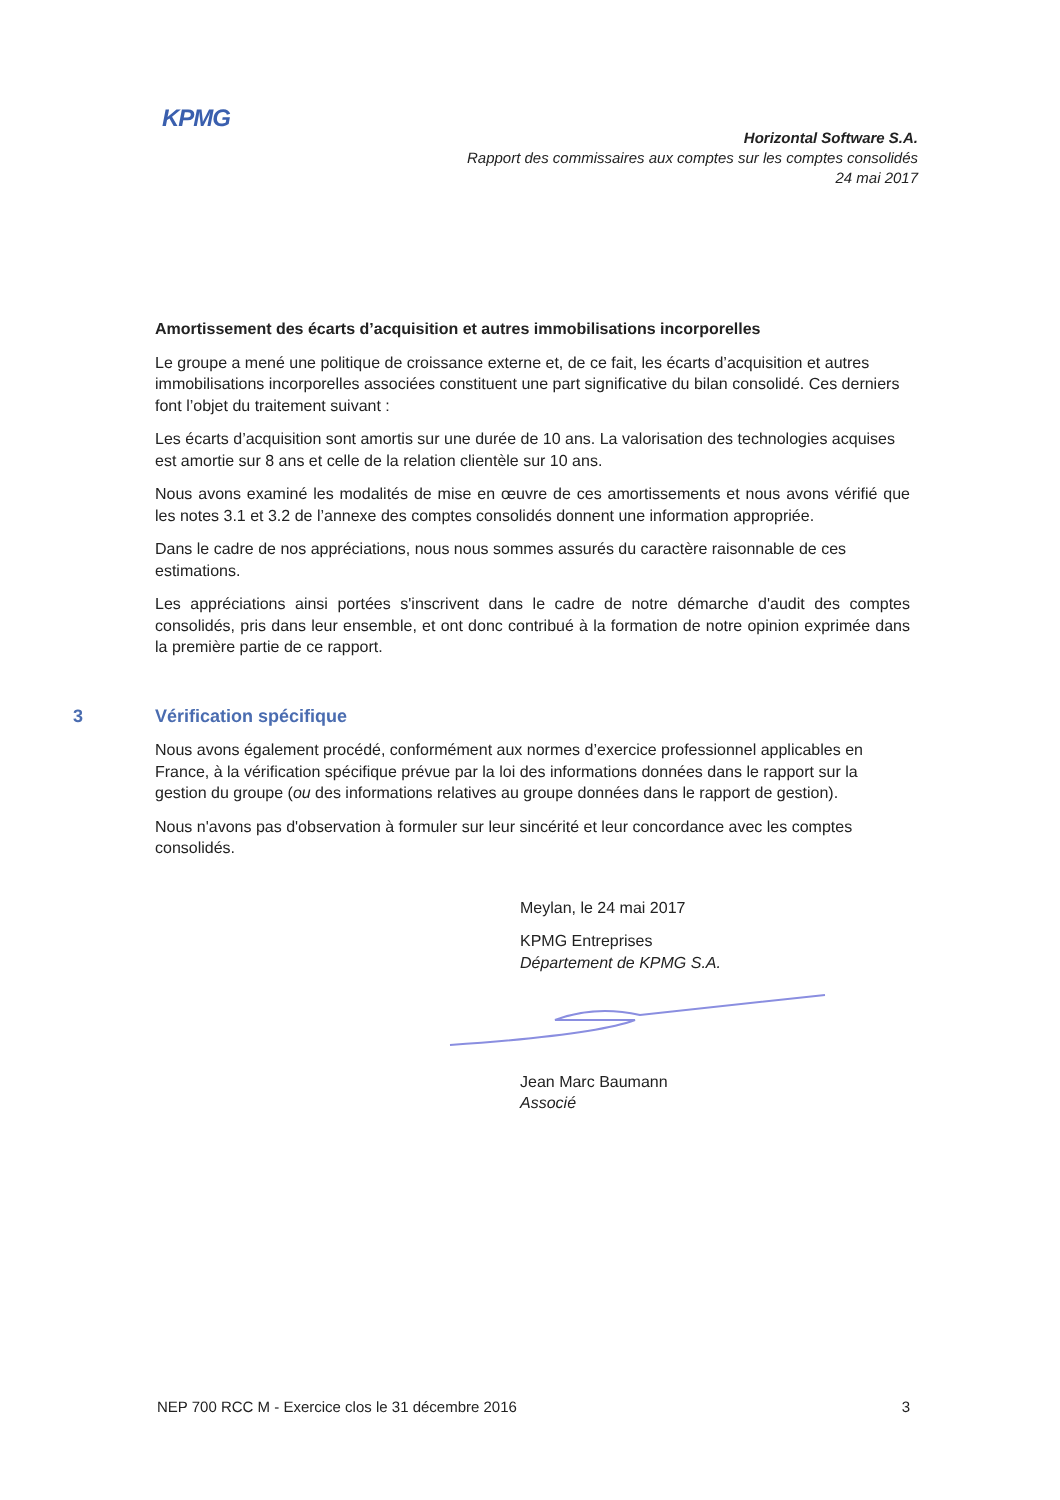KPMG
Horizontal Software S.A.
Rapport des commissaires aux comptes sur les comptes consolidés
24 mai 2017
Amortissement des écarts d’acquisition et autres immobilisations incorporelles
Le groupe a mené une politique de croissance externe et, de ce fait, les écarts d’acquisition et autres immobilisations incorporelles associées constituent une part significative du bilan consolidé. Ces derniers font l’objet du traitement suivant :
Les écarts d’acquisition sont amortis sur une durée de 10 ans. La valorisation des technologies acquises est amortie sur 8 ans et celle de la relation clientèle sur 10 ans.
Nous avons examiné les modalités de mise en œuvre de ces amortissements et nous avons vérifié que les notes 3.1 et 3.2 de l’annexe des comptes consolidés donnent une information appropriée.
Dans le cadre de nos appréciations, nous nous sommes assurés du caractère raisonnable de ces estimations.
Les appréciations ainsi portées s'inscrivent dans le cadre de notre démarche d'audit des comptes consolidés, pris dans leur ensemble, et ont donc contribué à la formation de notre opinion exprimée dans la première partie de ce rapport.
3 Vérification spécifique
Nous avons également procédé, conformément aux normes d’exercice professionnel applicables en France, à la vérification spécifique prévue par la loi des informations données dans le rapport sur la gestion du groupe (ou des informations relatives au groupe données dans le rapport de gestion).
Nous n'avons pas d'observation à formuler sur leur sincérité et leur concordance avec les comptes consolidés.
Meylan, le 24 mai 2017
KPMG Entreprises
Département de KPMG S.A.
Jean Marc Baumann
Associé
NEP 700 RCC M - Exercice clos le 31 décembre 2016 3